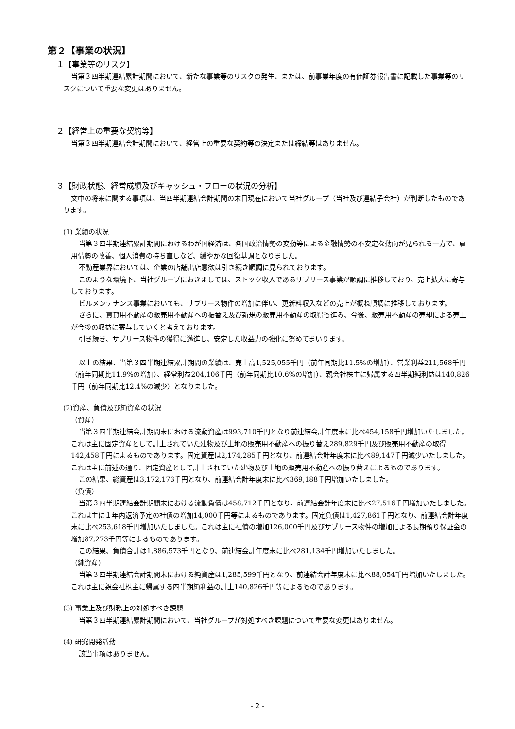第２【事業の状況】
１【事業等のリスク】
当第３四半期連結累計期間において、新たな事業等のリスクの発生、または、前事業年度の有価証券報告書に記載した事業等のリスクについて重要な変更はありません。
２【経営上の重要な契約等】
当第３四半期連結会計期間において、経営上の重要な契約等の決定または締結等はありません。
３【財政状態、経営成績及びキャッシュ・フローの状況の分析】
文中の将来に関する事項は、当四半期連結会計期間の末日現在において当社グループ（当社及び連結子会社）が判断したものであります。
(1) 業績の状況
当第３四半期連結累計期間におけるわが国経済は、各国政治情勢の変動等による金融情勢の不安定な動向が見られる一方で、雇用情勢の改善、個人消費の持ち直しなど、緩やかな回復基調となりました。
不動産業界においては、企業の店舗出店意欲は引き続き順調に見られております。
このような環境下、当社グループにおきましては、ストック収入であるサブリース事業が順調に推移しており、売上拡大に寄与しております。
ビルメンテナンス事業においても、サブリース物件の増加に伴い、更新料収入などの売上が概ね順調に推移しております。
さらに、賃貸用不動産の販売用不動産への振替え及び新規の販売用不動産の取得も進み、今後、販売用不動産の売却による売上が今後の収益に寄与していくと考えております。
引き続き、サブリース物件の獲得に邁進し、安定した収益力の強化に努めてまいります。
以上の結果、当第３四半期連結累計期間の業績は、売上高1,525,055千円（前年同期比11.5%の増加）、営業利益211,568千円（前年同期比11.9%の増加）、経常利益204,106千円（前年同期比10.6%の増加）、親会社株主に帰属する四半期純利益は140,826千円（前年同期比12.4%の減少）となりました。
(2)資産、負債及び純資産の状況
（資産）
当第３四半期連結会計期間末における流動資産は993,710千円となり前連結会計年度末に比べ454,158千円増加いたしました。これは主に固定資産として計上されていた建物及び土地の販売用不動産への振り替え289,829千円及び販売用不動産の取得142,458千円によるものであります。固定資産は2,174,285千円となり、前連結会計年度末に比べ89,147千円減少いたしました。これは主に前述の通り、固定資産として計上されていた建物及び土地の販売用不動産への振り替えによるものであります。
この結果、総資産は3,172,173千円となり、前連結会計年度末に比べ369,188千円増加いたしました。
（負債）
当第３四半期連結会計期間末における流動負債は458,712千円となり、前連結会計年度末に比べ27,516千円増加いたしました。これは主に１年内返済予定の社債の増加14,000千円等によるものであります。固定負債は1,427,861千円となり、前連結会計年度末に比べ253,618千円増加いたしました。これは主に社債の増加126,000千円及びサブリース物件の増加による長期預り保証金の増加87,273千円等によるものであります。
この結果、負債合計は1,886,573千円となり、前連結会計年度末に比べ281,134千円増加いたしました。
（純資産）
当第３四半期連結会計期間末における純資産は1,285,599千円となり、前連結会計年度末に比べ88,054千円増加いたしました。これは主に親会社株主に帰属する四半期純利益の計上140,826千円等によるものであります。
(3) 事業上及び財務上の対処すべき課題
当第３四半期連結累計期間において、当社グループが対処すべき課題について重要な変更はありません。
(4) 研究開発活動
該当事項はありません。
- 2 -